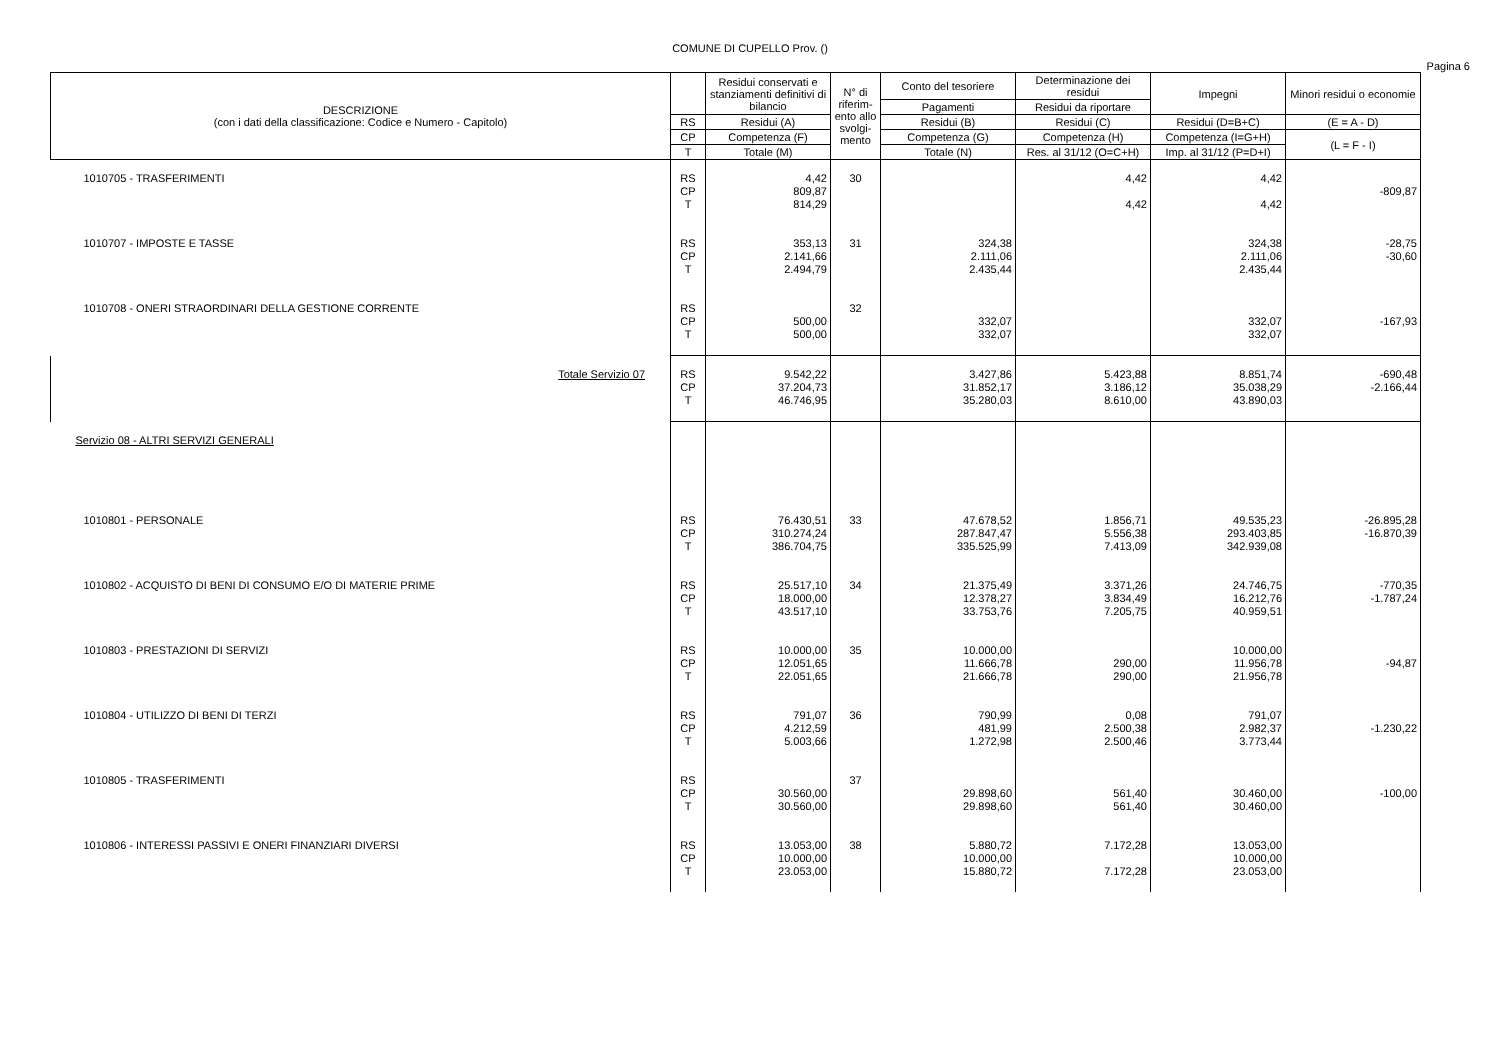COMUNE DI CUPELLO Prov. ()
Pagina 6
| DESCRIZIONE (con i dati della classificazione: Codice e Numero - Capitolo) | | Residui conservati e stanziamenti definitivi di bilancio | N° di riferim-ento allo svolgi-mento | Conto del tesoriere | Determinazione dei residui | Impegni | Minori residui o economie |
| --- | --- | --- | --- | --- | --- | --- | --- |
| | | | | Pagamenti | Residui da riportare | | |
| | RS | Residui (A) | | Residui (B) | Residui (C) | Residui (D=B+C) | (E = A - D) |
| | CP | Competenza (F) | | Competenza (G) | Competenza (H) | Competenza (I=G+H) | (L = F - I) |
| | T | Totale (M) | | Totale (N) | Res. al 31/12 (O=C+H) | Imp. al 31/12 (P=D+I) | |
| 1010705 - TRASFERIMENTI | RS CP T | 4,42 809,87 814,29 | 30 | | 4,42 4,42 | 4,42 4,42 | -809,87 |
| 1010707 - IMPOSTE E TASSE | RS CP T | 353,13 2.141,66 2.494,79 | 31 | 324,38 2.111,06 2.435,44 | | 324,38 2.111,06 2.435,44 | -28,75 -30,60 |
| 1010708 - ONERI STRAORDINARI DELLA GESTIONE CORRENTE | RS CP T | 500,00 500,00 | 32 | 332,07 332,07 | | 332,07 332,07 | -167,93 |
| Totale Servizio 07 | RS CP T | 9.542,22 37.204,73 46.746,95 | | 3.427,86 31.852,17 35.280,03 | 5.423,88 3.186,12 8.610,00 | 8.851,74 35.038,29 43.890,03 | -690,48 -2.166,44 |
| Servizio 08 - ALTRI SERVIZI GENERALI | | | | | | | |
| 1010801 - PERSONALE | RS CP T | 76.430,51 310.274,24 386.704,75 | 33 | 47.678,52 287.847,47 335.525,99 | 1.856,71 5.556,38 7.413,09 | 49.535,23 293.403,85 342.939,08 | -26.895,28 -16.870,39 |
| 1010802 - ACQUISTO DI BENI DI CONSUMO E/O DI MATERIE PRIME | RS CP T | 25.517,10 18.000,00 43.517,10 | 34 | 21.375,49 12.378,27 33.753,76 | 3.371,26 3.834,49 7.205,75 | 24.746,75 16.212,76 40.959,51 | -770,35 -1.787,24 |
| 1010803 - PRESTAZIONI DI SERVIZI | RS CP T | 10.000,00 12.051,65 22.051,65 | 35 | 10.000,00 11.666,78 21.666,78 | 290,00 290,00 | 10.000,00 11.956,78 21.956,78 | -94,87 |
| 1010804 - UTILIZZO DI BENI DI TERZI | RS CP T | 791,07 4.212,59 5.003,66 | 36 | 790,99 481,99 1.272,98 | 0,08 2.500,38 2.500,46 | 791,07 2.982,37 3.773,44 | -1.230,22 |
| 1010805 - TRASFERIMENTI | RS CP T | 30.560,00 30.560,00 | 37 | 29.898,60 29.898,60 | 561,40 561,40 | 30.460,00 30.460,00 | -100,00 |
| 1010806 - INTERESSI PASSIVI E ONERI FINANZIARI DIVERSI | RS CP T | 13.053,00 10.000,00 23.053,00 | 38 | 5.880,72 10.000,00 15.880,72 | 7.172,28 7.172,28 | 13.053,00 10.000,00 23.053,00 | |